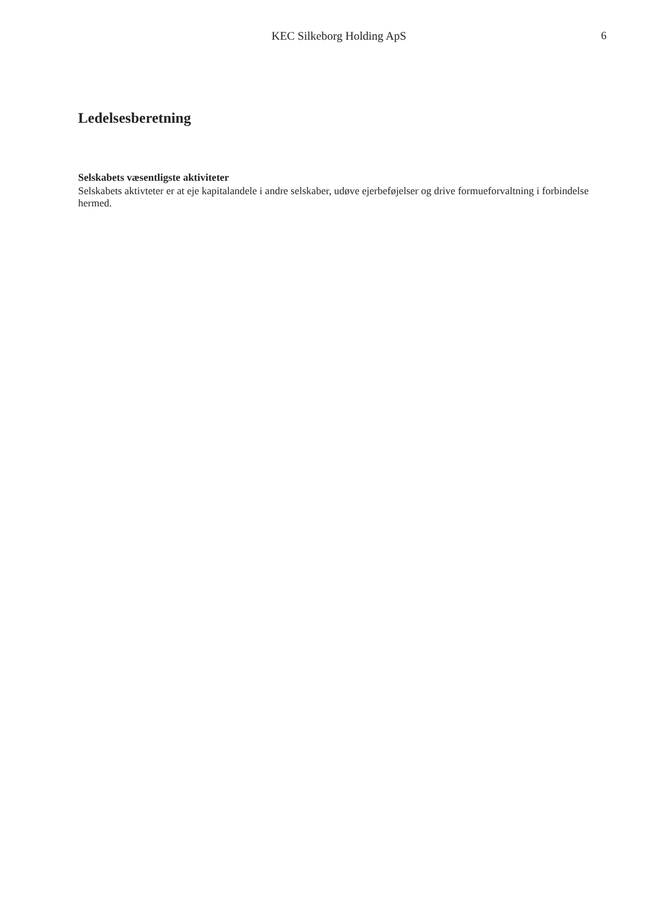KEC Silkeborg Holding ApS 6
Ledelsesberetning
Selskabets væsentligste aktiviteter
Selskabets aktivteter er at eje kapitalandele i andre selskaber, udøve ejerbeføjelser og drive formueforvaltning i forbindelse hermed.